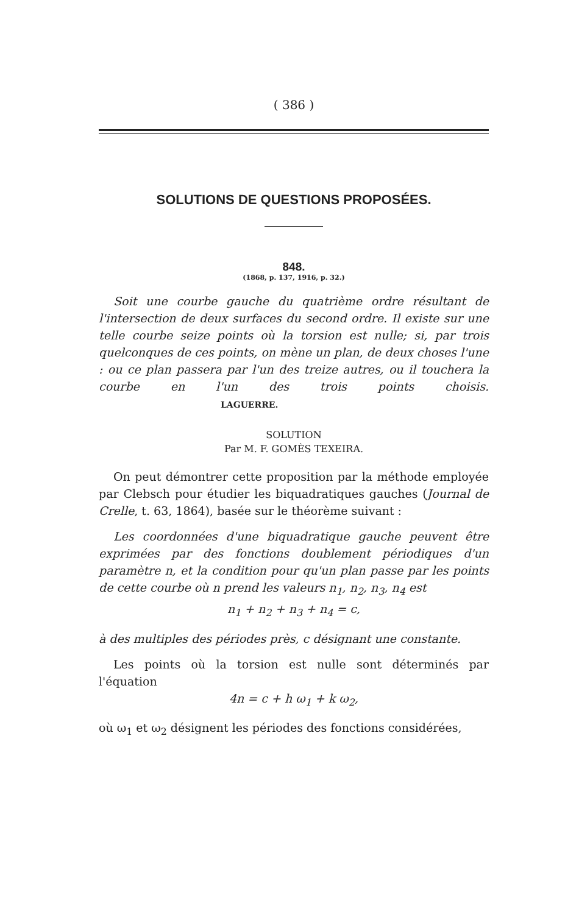( 386 )
SOLUTIONS DE QUESTIONS PROPOSÉES.
848.
(1868, p. 137, 1916, p. 32.)
Soit une courbe gauche du quatrième ordre résultant de l'intersection de deux surfaces du second ordre. Il existe sur une telle courbe seize points où la torsion est nulle; si, par trois quelconques de ces points, on mène un plan, de deux choses l'une : ou ce plan passera par l'un des treize autres, ou il touchera la courbe en l'un des trois points choisis. LAGUERRE.
SOLUTION
Par M. F. GOMÈS TEXEIRA.
On peut démontrer cette proposition par la méthode employée par Clebsch pour étudier les biquadratiques gauches (Journal de Crelle, t. 63, 1864), basée sur le théorème suivant :
Les coordonnées d'une biquadratique gauche peuvent être exprimées par des fonctions doublement périodiques d'un paramètre n, et la condition pour qu'un plan passe par les points de cette courbe où n prend les valeurs n<sub>1</sub>, n<sub>2</sub>, n<sub>3</sub>, n<sub>4</sub> est
n<sub>1</sub> + n<sub>2</sub> + n<sub>3</sub> + n<sub>4</sub> = c,
à des multiples des périodes près, c désignant une constante.
Les points où la torsion est nulle sont déterminés par l'équation
4n = c + h ω<sub>1</sub> + k ω<sub>2</sub>,
où ω<sub>1</sub> et ω<sub>2</sub> désignent les périodes des fonctions considérées,